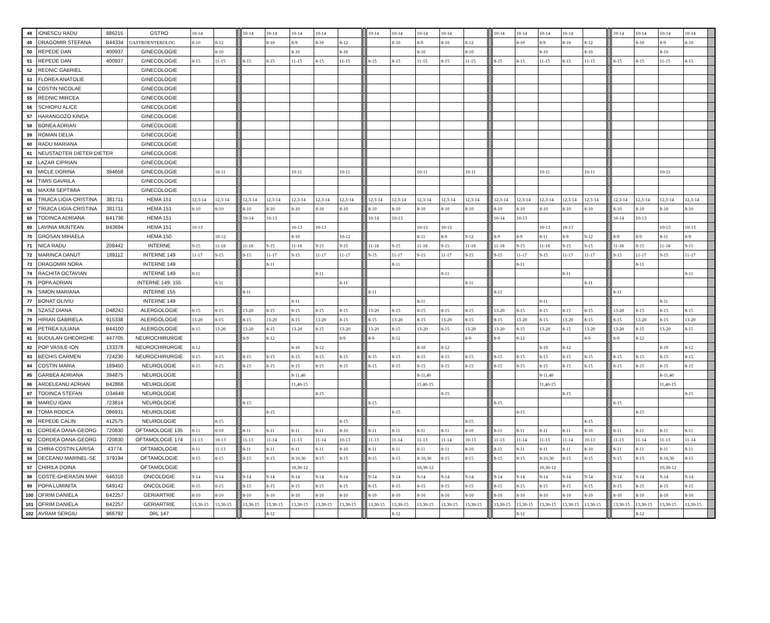| 48 | IONESCU RADU | 886215 | GSTRO | 10-14 | | | 10-14 | 10-14 | 10-14 | 10-14 | | | 10-14 | 10-14 | 10-14 | 10-14 | | | 10-14 | 10-14 | 10-14 | 10-14 | | | 10-14 | 10-14 | 10-14 | 10-14 | |
| 49 | DRAGOMIR STEFANA | B44334 | GASTROENTEROLOG | 8-10 | 8-12 | | | 8-10 | 8-9 | 8-10 | 8-12 | | | 8-10 | 8-9 | 8-10 | 8-12 | | | 8-10 | 8-9 | 8-10 | 8-12 | | | 8-10 | 8-9 | 8-10 | |
| 50 | REPEDE DAN | 400937 | GINECOLOGIE | | 8-10 | | | | 8-10 | | 8-10 | | | | 8-10 | | 8-10 | | | | 8-10 | | 8-10 | | | | 8-10 | | |
| 51 | REPEDE DAN | 400937 | GINECOLOGIE | 8-15 | 11-15 | | 8-15 | 8-15 | 11-15 | 8-15 | 11-15 | | 8-15 | 8-15 | 11-15 | 8-15 | 11-15 | | 8-15 | 8-15 | 11-15 | 8-15 | 11-15 | | 8-15 | 8-15 | 11-15 | 8-15 | |
| 52 | REDNIC GABRIEL | | GINECOLOGIE | | | | | | | | | | | | | | | | | | | | | | | | | | |
| 53 | FLOREA ANATOLIE | | GINECOLOGIE | | | | | | | | | | | | | | | | | | | | | | | | | | |
| 54 | COSTIN NICOLAE | | GINECOLOGIE | | | | | | | | | | | | | | | | | | | | | | | | | | |
| 55 | REDNIC MIRCEA | | GINECOLOGIE | | | | | | | | | | | | | | | | | | | | | | | | | | |
| 56 | SCHIOPU ALICE | | GINECOLOGIE | | | | | | | | | | | | | | | | | | | | | | | | | | |
| 57 | HARANGOZO KINGA | | GINECOLOGIE | | | | | | | | | | | | | | | | | | | | | | | | | | |
| 58 | BONEA ADRIAN | | GINECOLOGIE | | | | | | | | | | | | | | | | | | | | | | | | | | |
| 59 | ROMAN DELIA | | GINECOLOGIE | | | | | | | | | | | | | | | | | | | | | | | | | | |
| 60 | RADU MARIANA | | GINECOLOGIE | | | | | | | | | | | | | | | | | | | | | | | | | | |
| 61 | NEUSTADTER DIETER DIETER | | GINECOLOGIE | | | | | | | | | | | | | | | | | | | | | | | | | | |
| 62 | LAZAR CIPRIAN | | GINECOLOGIE | | | | | | | | | | | | | | | | | | | | | | | | | | |
| 63 | MICLE DORINA | 394658 | GINECOLOGIE | | 10-11 | | | | 10-11 | | 10-11 | | | | 10-11 | | 10-11 | | | | 10-11 | | 10-11 | | | | 10-11 | | |
| 64 | TIMIS GAVRILA | | GINECOLOGIE | | | | | | | | | | | | | | | | | | | | | | | | | | |
| 65 | MAXIM SEPTIMIA | | GINECOLOGIE | | | | | | | | | | | | | | | | | | | | | | | | | | |
| 66 | TRUICA LIGIA-CRISTINA | 381711 | HEMA 151 | 12,3-14 | 12,3-14 | | 12,3-14 | 12,3-14 | 12,3-14 | 12,3-14 | 12,3-14 | | 12,3-14 | 12,3-14 | 12,3-14 | 12,3-14 | 12,3-14 | | 12,3-14 | 12,3-14 | 12,3-14 | 12,3-14 | 12,3-14 | | 12,3-14 | 12,3-14 | 12,3-14 | 12,3-14 | |
| 67 | TRUICA LIGIA-CRISTINA | 381711 | HEMA 151 | 8-10 | 8-10 | | 8-10 | 8-10 | 8-10 | 8-10 | 8-10 | | 8-10 | 8-10 | 8-10 | 8-10 | 8-10 | | 8-10 | 8-10 | 8-10 | 8-10 | 8-10 | | 8-10 | 8-10 | 8-10 | 8-10 | |
| 68 | TODINCA ADRIANA | B41736 | HEMA 151 | | | | 10-14 | 10-13 | | | | | 10-14 | 10-13 | | | | | 10-14 | 10-13 | | | | | 10-14 | 10-13 | | | |
| 69 | LAVINIA MUNTEAN | B43694 | HEMA 151 | 10-13 | | | | | 10-13 | 10-13 | | | | | 10-13 | 10-13 | | | | | 10-13 | 10-13 | | | | | 10-13 | 10-13 | |
| 70 | GROSAN MIHAELA | | HEMA 150 | | 10-12 | | | | 8-10 | | 10-12 | | | | 8-11 | 8-9 | 9-12 | | 8-9 | 8-9 | 8-11 | 8-9 | 9-12 | | 8-9 | 8-9 | 8-11 | 8-9 | |
| 71 | NICA RADU | 208442 | INTERNE | 9-15 | 11-18 | | 11-18 | 9-15 | 11-18 | 9-15 | 9-15 | | 11-18 | 9-15 | 11-18 | 9-15 | 11-18 | | 11-18 | 9-15 | 11-18 | 9-15 | 9-15 | | 11-18 | 9-15 | 11-18 | 9-15 | |
| 72 | MARINCA DANUT | 189112 | INTERNE 149 | 11-17 | 9-15 | | 9-15 | 11-17 | 9-15 | 11-17 | 11-17 | | 9-15 | 11-17 | 9-15 | 11-17 | 9-15 | | 9-15 | 11-17 | 9-15 | 11-17 | 11-17 | | 9-15 | 11-17 | 9-15 | 11-17 | |
| 73 | DRAGOMIR NORA | | INTERNE 149 | | | | | 8-11 | | | | | | 8-11 | | | | | | 8-11 | | | | | | 8-11 | | | |
| 74 | RACHITA OCTAVIAN | | INTERNE 149 | 8-11 | | | | | | 8-11 | | | | | | 8-11 | | | | | | 8-11 | | | | | | 8-11 | |
| 75 | POPA ADRIAN | | INTERNE 149; 155 | | 8-11 | | | | | | 8-11 | | | | | | 8-11 | | | | | | 8-11 | | | | | | |
| 76 | SIMON MARIANA | | INTERNE 155 | | | | 8-11 | | | | | | 8-11 | | | | | | 8-11 | | | | | | 8-11 | | | | |
| 77 | BONAT OLIVIU | | INTERNE 149 | | | | | | 8-11 | | | | | | 8-11 | | | | | | 8-11 | | | | | | 8-11 | | |
| 78 | SZASZ DIANA | D48242 | ALERGOLOGIE | 8-15 | 8-15 | | 13-20 | 8-15 | 8-15 | 8-15 | 8-15 | | 13-20 | 8-15 | 8-15 | 8-15 | 8-15 | | 13-20 | 8-15 | 8-15 | 8-15 | 8-15 | | 13-20 | 8-15 | 8-15 | 8-15 | |
| 79 | HIRIAN GABRIELA | 915338 | ALERGOLOGIE | 13-20 | 8-15 | | 8-15 | 13-20 | 8-15 | 13-20 | 8-15 | | 8-15 | 13-20 | 8-15 | 13-20 | 8-15 | | 8-15 | 13-20 | 8-15 | 13-20 | 8-15 | | 8-15 | 13-20 | 8-15 | 13-20 | |
| 80 | PETREA IULIANA | B44100 | ALERGOLOGIE | 8-15 | 13-20 | | 13-20 | 8-15 | 13-20 | 8-15 | 13-20 | | 13-20 | 8-15 | 13-20 | 8-15 | 13-20 | | 13-20 | 8-15 | 13-20 | 8-15 | 13-20 | | 13-20 | 8-15 | 13-20 | 8-15 | |
| 81 | BUDULAN GHEORGHE | 447705 | NEUROCHIRURGIE | | | | 8-9 | 8-12 | | | 8-9 | | 8-9 | 8-12 | | | 8-9 | | 8-9 | 8-12 | | | 8-9 | | 8-9 | 8-12 | | | |
| 82 | POP VASILE-ION | 133378 | NEUROCHIRURGIE | 8-12 | | | | | 8-10 | 8-12 | | | | | 8-10 | 8-12 | | | | | 8-10 | 8-12 | | | | | 8-10 | 8-12 | |
| 83 | BECHIS CARMEN | 724230 | NEUROCHIRURGIE | 8-15 | 8-15 | | 8-15 | 8-15 | 8-15 | 8-15 | 8-15 | | 8-15 | 8-15 | 8-15 | 8-15 | 8-15 | | 8-15 | 8-15 | 8-15 | 8-15 | 8-15 | | 8-15 | 8-15 | 8-15 | 8-15 | |
| 84 | COSTIN MARIA | 189450 | NEUROLOGIE | 8-15 | 8-15 | | 8-15 | 8-15 | 8-15 | 8-15 | 8-15 | | 8-15 | 8-15 | 8-15 | 8-15 | 8-15 | | 8-15 | 8-15 | 8-15 | 8-15 | 8-15 | | 8-15 | 8-15 | 8-15 | 8-15 | |
| 85 | GARBEA ADRIANA | 394875 | NEUROLOGIE | | | | | | 8-11,40 | | | | | | 8-11,40 | | | | | | 8-11,40 | | | | | | 8-11,40 | | |
| 86 | ARDELEANU ADRIAN | B42868 | NEUROLOGIE | | | | | | 11,40-15 | | | | | | 11,40-15 | | | | | | 11,40-15 | | | | | | 11,40-15 | | |
| 87 | TODINCA STEFAN | D34648 | NEUROLOGIE | | | | | | | 8-15 | | | | | | 8-15 | | | | | | 8-15 | | | | | | 8-15 | |
| 88 | MARCU IOAN | 723814 | NEUROLOGIE | | | | 8-15 | | | | | | 8-15 | | | | | | 8-15 | | | | | | 8-15 | | | | |
| 89 | TOMA RODICA | 086931 | NEUROLOGIE | | | | | 8-15 | | | | | | 8-15 | | | | | | 8-15 | | | | | | 8-15 | | | |
| 90 | REPEDE CALIN | 412575 | NEUROLOGIE | | 8-15 | | | | | | 8-15 | | | | | | 8-15 | | | | | | 8-15 | | | | | | |
| 91 | CORDEA OANA-GEORG | 720830 | OFTAMOLOGIE 135 | 8-11 | 8-10 | | 8-11 | 8-11 | 8-11 | 8-11 | 8-10 | | 8-11 | 8-11 | 8-11 | 8-11 | 8-10 | | 8-11 | 8-11 | 8-11 | 8-11 | 8-10 | | 8-11 | 8-11 | 8-11 | 8-11 | |
| 92 | CORDEA OANA-GEORG | 720830 | OFTAMOLOGIE 174 | 11-13 | 10-13 | | 11-13 | 11-14 | 11-13 | 11-14 | 10-13 | | 11-13 | 11-14 | 11-13 | 11-14 | 10-13 | | 11-13 | 11-14 | 11-13 | 11-14 | 10-13 | | 11-13 | 11-14 | 11-13 | 11-14 | |
| 93 | CHIRA COSTIN LARISA | 43774 | OFTAMOLOGIE | 8-11 | 11-13 | | 8-11 | 8-11 | 8-11 | 8-11 | 8-10 | | 8-11 | 8-11 | 8-11 | 8-11 | 8-10 | | 8-11 | 8-11 | 8-11 | 8-11 | 8-10 | | 8-11 | 8-11 | 8-11 | 8-11 | |
| 94 | DECEANU MARINEL-SE | 379194 | OFTAMOLOGIE | 8-15 | 8-15 | | 8-15 | 8-15 | 8-10,30 | 8-15 | 8-15 | | 8-15 | 8-15 | 8-10,30 | 8-15 | 8-15 | | 8-15 | 8-15 | 8-10,30 | 8-15 | 8-15 | | 8-15 | 8-15 | 8-10,30 | 8-15 | |
| 97 | CHIRILA DOINA | | OFTAMOLOGIE | | | | | | 10,30-12 | | | | | | 10,30-12 | | | | | | 10,30-12 | | | | | | 10,30-12 | | |
| 98 | COSTE-GHERASIN MAR | 646310 | ONCOLOGIE | 9-14 | 9-14 | | 9-14 | 9-14 | 9-14 | 9-14 | 9-14 | | 9-14 | 9-14 | 9-14 | 9-14 | 9-14 | | 9-14 | 9-14 | 9-14 | 9-14 | 9-14 | | 9-14 | 9-14 | 9-14 | 9-14 | |
| 99 | POPA LUMINITA | 649142 | ONCOLOGIE | 8-15 | 8-15 | | 8-15 | 8-15 | 8-15 | 8-15 | 8-15 | | 8-15 | 8-15 | 8-15 | 8-15 | 8-15 | | 8-15 | 8-15 | 8-15 | 8-15 | 8-15 | | 8-15 | 8-15 | 8-15 | 8-15 | |
| 100 | OFRIM DANIELA | B42257 | GERIARTRIE | 8-10 | 8-10 | | 8-10 | 8-10 | 8-10 | 8-10 | 8-10 | | 8-10 | 8-10 | 8-10 | 8-10 | 8-10 | | 8-10 | 8-10 | 8-10 | 8-10 | 8-10 | | 8-10 | 8-10 | 8-10 | 8-10 | |
| 101 | OFRIM DANIELA | B42257 | GERIARTRIE | 13,30-15 | 13,30-15 | | 13,30-15 | 13,30-15 | 13,30-15 | 13,30-15 | 13,30-15 | | 13,30-15 | 13,30-15 | 13,30-15 | 13,30-15 | 13,30-15 | | 13,30-15 | 13,30-15 | 13,30-15 | 13,30-15 | 13,30-15 | | 13,30-15 | 13,30-15 | 13,30-15 | 13,30-15 | |
| 102 | AVRAM SERGIU | 966792 | 0RL 147 | | | | | 8-12 | | | | | | 8-12 | | | | | | 8-12 | | | | | | 8-12 | | | |